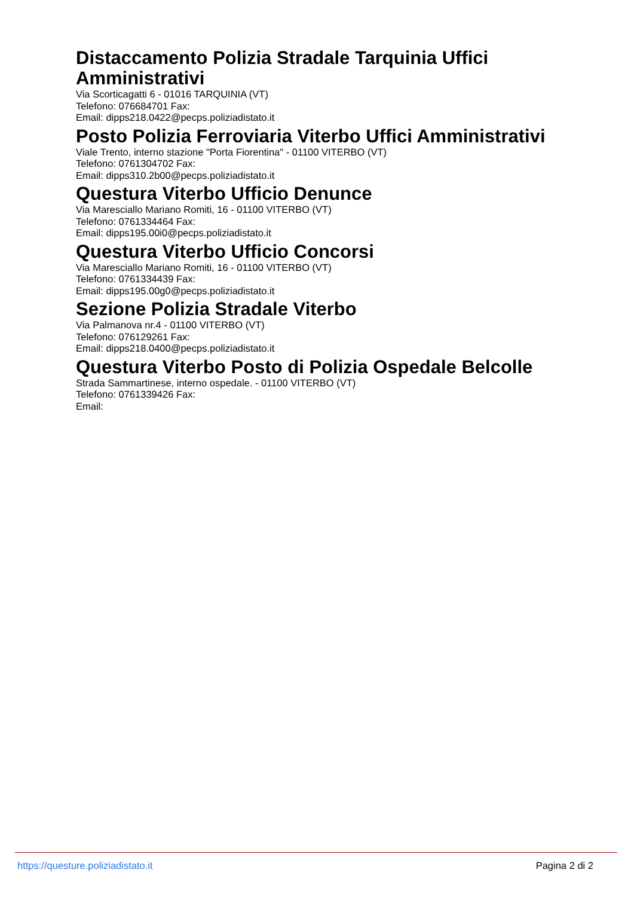Distaccamento Polizia Stradale Tarquinia Uffici Amministrativi
Via Scorticagatti 6 - 01016 TARQUINIA (VT)
Telefono: 076684701 Fax:
Email: dipps218.0422@pecps.poliziadistato.it
Posto Polizia Ferroviaria Viterbo Uffici Amministrativi
Viale Trento, interno stazione "Porta Fiorentina" - 01100 VITERBO (VT)
Telefono: 0761304702 Fax:
Email: dipps310.2b00@pecps.poliziadistato.it
Questura Viterbo Ufficio Denunce
Via Maresciallo Mariano Romiti, 16 - 01100 VITERBO (VT)
Telefono: 0761334464 Fax:
Email: dipps195.00i0@pecps.poliziadistato.it
Questura Viterbo Ufficio Concorsi
Via Maresciallo Mariano Romiti, 16 - 01100 VITERBO (VT)
Telefono: 0761334439 Fax:
Email: dipps195.00g0@pecps.poliziadistato.it
Sezione Polizia Stradale Viterbo
Via Palmanova nr.4 - 01100 VITERBO (VT)
Telefono: 076129261 Fax:
Email: dipps218.0400@pecps.poliziadistato.it
Questura Viterbo Posto di Polizia Ospedale Belcolle
Strada Sammartinese, interno ospedale. - 01100 VITERBO (VT)
Telefono: 0761339426 Fax:
Email:
https://questure.poliziadistato.it Pagina 2 di 2